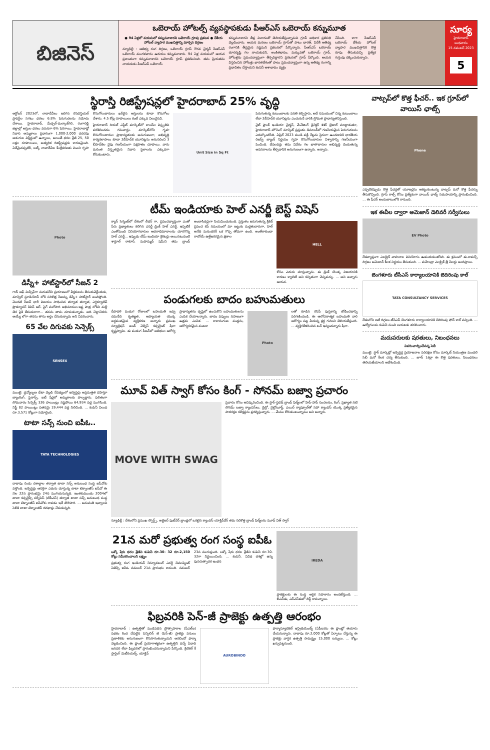బిజినెస్
ఒబెరాయ్ హోటల్స్ వ్యవస్థాపకుడు పీఆర్ఎస్ ఒబెరాయ్ కన్నుమూత
● 94 ఏళ్లలో వయసులో కన్నుమూశారని ఒబెరాయ్ గ్రూపు ప్రకటన ● దేశీయ హోటల్ వ్యాపార ముఖచిత్రాన్ని మార్చిన దిగ్గజం
న్యూఢిల్లీ : ఆతిథ్య రంగ దిగ్గజం, ఒబెరాయ్ గ్రూప్ గౌరవ చైర్మన్ పీఆర్ఎస్ ఒబెరాయ్ మంగళవారం ఉదయం కన్నుమూశారు. 94 ఏళ్ల వయసులో ఆయన ప్రశాంతంగా కన్నుమూశారని ఒబెరాయ్ గ్రూప్ ప్రకటించింది. తమ ప్రియతమ నాయకుడు పీఆర్ఎస్ ఒబెరాయ్
కన్నుమూశారని తీవ్ర విచారంతో తెలియజేస్తున్నామని గ్రూప్ అధికార ప్రతినిధి వెల్లడించారు. ఆయన మరణం ఒబెరాయ్ గ్రూప్‌తో పాటు భారత్, విదేశీ ఆతిథ్య రంగానికి తీవ్రమైన నష్టమని ప్రకటనలో పేర్కొన్నారు. పీఆర్ఎస్ ఒబెరాయ్ దూరదృష్టి గల నాయకుడని, అంకితభావం, మక్కువతో ఒబెరాయ్ గ్రూప్, హోటళ్లను ప్రపంచవ్యాప్తంగా తీర్చిదిద్దారని ప్రకటనలో గ్రూప్ పేర్కొంది. ఆయన విస్తరించిన హోటళ్లు భారతదేశంతో పాటు ప్రపంచవ్యాప్తంగా ఉన్న ఆతిథ్య రంగాన్ని ప్రభావితం చేస్తాయని కంపెనీ ఆశాభావం వ్యక్తం
చేసింది. కాగా పీఆర్ఎస్ ఒబెరాయ్ దేశీయ హోటల్ వ్యాపార ముఖచిత్రానికి కొత్త రూపు తీసుకువచ్చి ప్రత్యేక గుర్తింపు దక్కించుకున్నారు.
సూర్య
హైదరాబాద్
బుధవారం
15 నవంబర్ 2023
5
స్థిరాస్తి రిజిస్ట్రేషన్లలో హైదరాబాద్ 25% వృద్ధి
అక్టోబర్ 2023లో, లావాదేవీలు జరిగిన రెసిడెన్షియల్ ప్రాపర్టీల సగటు ధరలు 6.8% పెరుగుదలను నమోదు చేశాయి. హైదరాబాద్, మేడ్చల్-మల్కాజ్‌గిరి, రంగారెడ్డి జిల్లాల్లో ఆస్తుల ధరలు వరుసగా 6% పెరిగాయి. హైదరాబాద్లో నివాస అమ్మకాలు ప్రధానంగా 1,000-2,000 చదరపు అడుగుల విస్తీర్ణంలో ఉన్నాయి, అయితే ధరల శ్రేణి 25, 50 లక్షల రూపాయిలు, అత్యధిక రిజిస్ట్రేషన్లకు కారణమైంది. ఏదేమైనప్పటికీ, బల్క్ లావాదేవీల కేంద్రీకరణకు మించి గృహ కొనుగోలుదారులు ఖరీదైన ఆస్తులను కూడా కొనుగోలు చేశారు. 4.5 కోట్ల రూపాయిలు కంటే ఎక్కువ విలువైనవి.
హైదరాబాద్ రియల్ ఎస్టేట్ మార్కెట్‌లో లాంచ్‌ల విస్తృతిని పరిశీలించడం గమనార్హం. మార్కెట్‌లోని గృహ కొనుగోలుదారుల ప్రాధాన్యతలకు అనుగుణంగా, అభివృద్ధి కార్యకలాపాలు కూడా 2బీహెచ్‌కె యూనిట్లను అనుసరించి 3 బీహెచ్‌కెల వైపు గణనీయంగా పక్షపాతం చూపాయి. వారు మరింత విస్తృతమైన నివాస స్థలాలను ఎక్కువగా కోరుకుంటారు.
Unit Size in Sq Ft
పెరుగుతున్న కుటుంబాలకు వసతి కల్పిస్తారు, అదే సమయంలో చిన్న కుటుంబాలు లేదా 2బీహెచ్‌కె యూనిట్లను ఎంచుకునే వారికి స్తోమత ప్రాధాన్యతనిస్తుంది.
నైట్ ఫ్రాంక్ ఇండియా చైర్మన్, మేనేజింగ్ డైరెక్టర్ శిశిర్ బైజాల్ మాట్లాడుతూ, హైదరాబాద్ హౌసింగ్ మార్కెట్ ప్రస్తుతం డిమాండ్‌లో గణనీయమైన పెరుగుదలను ఎదుర్కొంటోంది. ఏప్రిల్ 2023 నుండి వడ్డీ రేట్లను స్థిరంగా ఉంచడానికి భారతీయ రిజర్వ్ బ్యాంక్ నిర్ణయం గృహ కొనుగోలుదారుల విశ్వాసాన్ని గణనీయంగా పెంచింది. దేవలపర్లు తమ వివేకం గల భాతాదారుల అభివృద్ధి చెందుతున్న అవసరాలను తీర్చడానికి అనుగుణంగా ఉన్నారు. అన్నారు.
Photo
డిస్నీ+ హాట్‌స్టార్‌లో సీజన్ 2
గాడ్ ఆఫ్ మిస్చీఫ్‌గా మరువలేని ప్రయాణంలో వీక్షకులను తీసుకువెళ్లేందుకు, మార్వెల్ స్టూడియోస్ లోకి సరికొత్త సీజన్ను డిస్నీ+ హాట్‌స్టార్ అందిస్తోంది. మొదటి సీజన్ భారీ విజయం సాధించిన తర్వాత తర్వాత, ఎగ్జిక్యూటివ్ ప్రొడ్యూసర్ కెవిన్ ఆర్. ఫైగ్ మరోసారి అభిమానుల-ఇష్ట పాత్ర లోకిని మళ్లీ తెర పైకి తీసుకురాగా... తనను తాను చూసుకున్నాడు. అది చెల్లాచెదరు అయ్యే లోగా తనను తాను అర్థం చేసుకున్నాడు అని వివరించారు.
65 వేల దిగువకు సెన్సెక్స్
SENSEX
ముంబై: ద్రవ్యోల్బణ డేటా వెల్లడి నేపథ్యంలో ఇన్వెస్టర్లు అప్రమత్తత వహిస్తూ బ్యాంకింగ్, ఫైనాన్స్, ఐటీ షేర్లలో అమ్మకాలకు పాల్పడ్డారు. ఫలితంగా సోమవారం సెన్సెక్స్ 326 పాయింట్లు నష్టపోయి 64,934 వద్ద ముగిసింది. నిఫ్టీ 82 పాయింట్లు పతనమై 19,444 వద్ద నిలిచింది. ... కంపెనీ విలువ రూ.3,571 కోట్లుగా నమోదైంది.
టాటా సన్స్ నుంచి ఐపీఓ..
TATA TECHNOLOGIES
దాదాపు రెండు దశాబ్దాల తర్వాత టాటా సన్స్ అనుబంధ సంస్థ ఐపీవోకు వస్తోంది. ఇన్వెస్టర్లు ఆసక్తిగా ఎదురు చూస్తున్న టాటా టెక్నాలజీస్ ఐపీవో ఈ నెల 22న ప్రారంభమై 24న ముగియనున్నది. ఇంతకుముందు 2004లో టాటా కన్సల్టెన్సీ సర్వీసెస్ (టీసీఎస్) తర్వాత టాటా సన్స్ అనుబంధ సంస్థ టాటా టెక్నాలజీస్ ఐపీవోకు రావడం ఇదే తొలిసారి. ... అనుమతి ఇవ్వాలని సెబీకి టాటా టెక్నాలజీస్ దరఖాస్తు చేసుకున్నది.
టీమ్ ఇండియాకు హెల్ ఎనర్జీ బెస్ట్ విషెస్
క్యాన్ సెగ్మెంట్‌లో దేశంలో లీడర్ గా, ప్రపంచవ్యాప్తంగా ఎంతో పేరు ప్రఖ్యాతులు కలిగిన ఎనర్జీ డ్రింక్ హెల్ ఎనర్జీ. ఇప్పటికే ఎంతోమంది వినియోగదారుల ఆదరాభిమానాలను చూరగొన్న హెల్ ఎనర్జీ... ఇప్పుడు టీమ్ ఇండియా క్రికెటర్లు అయినటువంటి శార్దూల్ ఠాకూర్, మహమ్మద్ షమీని తమ బ్రాండ్ అంబాసిడర్లుగా నియమించుకుంది. ప్రస్తుతం జరుగుతున్న క్రికెట్ ప్రపంచ కప్ సమయంలో మా జట్టుకు మద్దతుదారుగా, హెల్ అనేది మనందరికీ ఒక గొప్ప తోడుగా ఉంది. అంతేకాకుండా రాబోయే ఉత్తేజకరమైన క్షణాల
HELL
కోసం ఎదురు చూస్తున్నాను. ఈ డ్రింక్ యొక్క విజయానికి కారణం క్వాలిటీ అని కచ్చితంగా చెప్పవచ్చు. ... అని అన్నారు ఆయన.
పండుగలకు బాదం బహుమతులు
దీపావళి పండుగ రోజులలో బహుమతి ఇవ్వ దమనేది కృతజ్ఞత, ఆప్యాయత యొక్క అర్థవంతమైన వ్యక్తీకరణ అన్నారు ప్రముఖ న్యూట్రిషన్ అండ్ వెల్నెస్ కన్సల్టెంట్ షీలా కృష్ణస్వామి. ఈ పండుగ సీజన్‌లో అతిథుల ఆరోగ్య ప్రాధాన్యతను దృష్టిలో ఉంచుకొని బహుమతులను ఎంపిక చేయాలన్నారు. బాదం పప్పులు సహజంగా ఉత్తమ ఎంపిక. ... కాలానుగుణ పండ్లను, ఆరోగ్యకరమైన వంటకా
Photo
లతో కూడిన రెసిపీ పుస్తకాన్ని జోడించడాన్ని పరిగణించండి. ఈ ఆలోచనాత్మక బహుమతి వారి ఆరోగ్యం పట్ల మీకున్న శ్రద్ధ గురించి తెలియజేస్తుంది. ... వ్యక్తిగతీకరించిన టచ్ ఇవ్వండన్నారు షీలా.
మూవ్ విత్ స్వాగ్ కోసం కింగ్ - సోనమ్ బజ్వా ప్రచారం
MOVE WITH SWAG
ప్రచారం కోసం ఆవిష్కరించింది. ఈ స్టార్-స్టడెడ్ బ్రాండ్ ఫిల్మ్‌లలో హిప్-హాప్ సంచలనం, కింగ్, ప్రఖ్యాత నటి సోనమ్ బజ్వా క్యాంపస్‌లు, నైట్రో, నైట్రోబూస్ట్, ఎయిర్ క్యాప్సూల్‌తో సహా క్యాంపస్ యొక్క ప్రత్యేకమైన పాదరక్షల కలెక్షన్లను ప్రదర్శిస్తున్నారు. ... మేము కోరుకుంటున్నాము అని అన్నారు.
న్యూఢిల్లీ : దేశంలోని ప్రముఖ స్పోర్ట్స్, అథ్లెజర్ ఫుట్‌వేర్ బ్రాండ్లలో ఒకటైన క్యాంపస్ యాక్టివ్‌వేర్ తమ సరికొత్త బ్రాండ్ ఫిల్మ్‌లను మూవ్ విత్ స్వాగ్
21న మరో ప్రభుత్వ రంగ సంస్థ ఐపీఓ
ఒక్కో షేరు ధరల శ్రేణిని కంపెనీ రూ.30- 32 రూ.2,150 కోట్లు సమీకరించాలని లక్ష్యం
ప్రభుత్వ రంగ ఇండియన్ రెన్యూవబుల్ ఎనర్జీ డెవలప్మెంట్ ఏజెన్సీ ఐపీఓ నవంబర్ 21న ప్రారంభం కానుంది. నవంబర్ 23న ముగుస్తుంది. ఒక్కో షేరు ధరల శ్రేణిని కంపెనీ రూ.30- 32గా నిర్ణయించింది. ... కంపెనీ. వివిధ దశల్లో ఉన్న పునరుత్పాదక ఇంధన
IREDA
ప్రాజెక్టులకు ఈ సంస్థ ఆర్థిక సహకారం అందజేస్తుంది. ... బీఎస్ఈ, ఎన్ఎస్ఈలో లిస్ట్ కానున్నాయి.
ఫిబ్రవరికి పెన్-జీ ప్రాజెక్టు ఉత్పత్తి ఆరంభం
హైదరాబాద్ : ఉత్పత్తితో ముడిపడిన ప్రోత్సాహకాల (పీఎల్ఐ) పథకం కింద చేపట్టిన పెన్సిలిన్ జీ (పెన్-జీ) ప్రాజెక్టు పనులు ప్రణాళికకు అనుగుణంగా కొనసాగుతున్నాయని అరబిందో ఫార్మా వెల్లడించింది. ఈ ప్లాంట్ ప్రయోగాత్మకంగా ఉత్పత్తిని వచ్చే ఏడాది జనవరి లేదా ఫిబ్రవరిలో ప్రారంభించనున్నామని పేర్కొంది. క్రిటికల్ కీ స్టార్టింగ్ మెటీరియల్స్, యాక్టివ్
AUROBINDO
ఫార్మాస్యూటికల్ ఇన్గ్రిడియెంట్స్ (ఏపీఐ)ను ఈ ప్లాంట్లో తయారు చేయనున్నారు. దాదాపు రూ.2,000 కోట్లతో ఏర్పాటు చేస్తున్న ఈ ప్రాజెక్టు వార్షిక ఉత్పత్తి సామర్థ్యం 15,000 టన్నులు. ... కోట్లు ఖర్చుపెట్టనుంది.
వాట్సప్‌లో కొత్త ఫీచర్.. ఇక గ్రూప్‌లో వాయిస్ ఛాట్స్
Phone
ఎప్పటికప్పుడు కొత్త ఫీచర్లతో యూజర్లను ఆకట్టుకుంటున్న వాట్సప్ మరో కొత్త ఫీచర్ను తీసుకొచ్చింది. గ్రూప్ కాల్స్ కోసం ప్రత్యేకంగా వాయిస్ ఛాట్స్ సదుపాయాన్ని ప్రారంభించింది. ... ఈ ఫీచర్ అందుబాటులోకి రానుంది.
ఇక ఈవీల ద్వారా అమెజాన్ డెలివరీ సర్వీసులు
EV Photo
దేశవ్యాప్తంగా ఎలక్ట్రిక్ వాహనాల వినియోగం ఊపందుకుంటోంది. ఈ క్రమంలో ఈ-కామర్స్ దిగ్గజం అమెజాన్ కీలక నిర్ణయం తీసుకుంది. ... మహీంద్రా ఎలక్ట్రిక్ త్రీ వీలర్లు అందిస్తాయి.
బెంగళూరు టీసీఎస్ కార్యాలయానికి బెదిరింపు కాల్
TATA CONSULTANCY SERVICES
దేశంలోని ఐటీ దిగ్గజం టీసీఎస్ బెంగళూరు కార్యాలయానికి బెదిరింపు ఫోన్ కాల్ వచ్చింది. ... ఉద్యోగులను కంపెనీ నుంచి బయటకు తరలించారు.
మదుపరులకు షరతులు, నిబంధనలు
వివరించాల్సిందేనన్న సెబీ
ముంబై: స్టాక్ మార్కెట్లో ఇన్వెస్టర్ల ప్రయోజనాల పరిరక్షణ కోసం మార్కెట్ నియంత్రణ మండలి సెబీ మరో కీలక చర్య తీసుకుంది. ... జూన్ 1కల్లా ఈ కొత్త షరతులు, నిబంధనలు తెలియజేయాలని ఆదేశించింది.